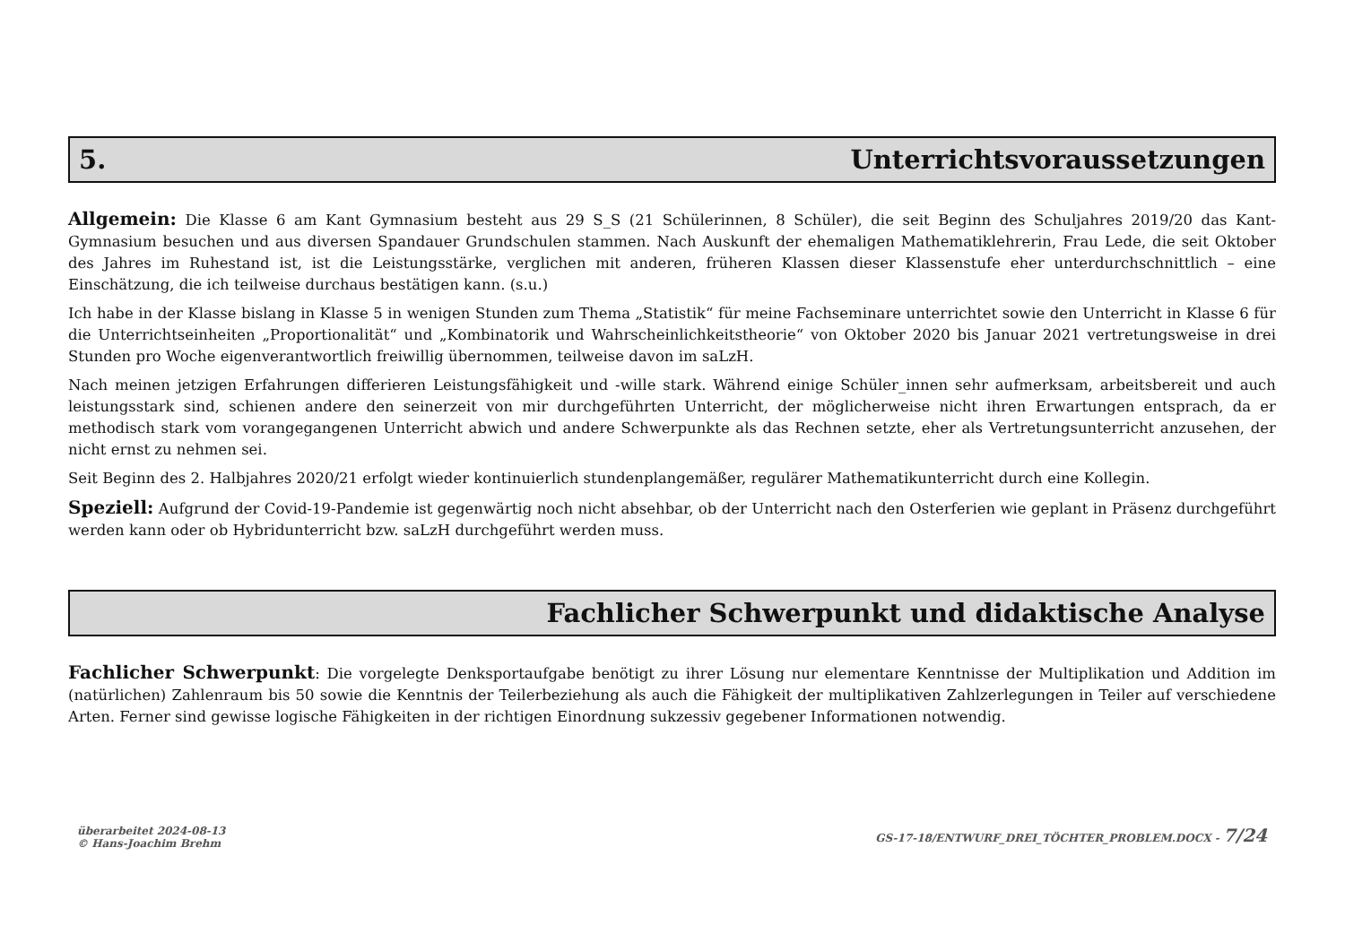5. Unterrichtsvoraussetzungen
Allgemein: Die Klasse 6 am Kant Gymnasium besteht aus 29 S_S (21 Schülerinnen, 8 Schüler), die seit Beginn des Schuljahres 2019/20 das Kant-Gymnasium besuchen und aus diversen Spandauer Grundschulen stammen. Nach Auskunft der ehemaligen Mathematiklehrerin, Frau Lede, die seit Oktober des Jahres im Ruhestand ist, ist die Leistungsstärke, verglichen mit anderen, früheren Klassen dieser Klassenstufe eher unterdurchschnittlich – eine Einschätzung, die ich teilweise durchaus bestätigen kann. (s.u.)
Ich habe in der Klasse bislang in Klasse 5 in wenigen Stunden zum Thema „Statistik“ für meine Fachseminare unterrichtet sowie den Unterricht in Klasse 6 für die Unterrichtseinheiten „Proportionalität“ und „Kombinatorik und Wahrscheinlichkeitstheorie“ von Oktober 2020 bis Januar 2021 vertretungsweise in drei Stunden pro Woche eigenverantwortlich freiwillig übernommen, teilweise davon im saLzH.
Nach meinen jetzigen Erfahrungen differieren Leistungsfähigkeit und -wille stark. Während einige Schüler_innen sehr aufmerksam, arbeitsbereit und auch leistungsstark sind, schienen andere den seinerzeit von mir durchgeführten Unterricht, der möglicherweise nicht ihren Erwartungen entsprach, da er methodisch stark vom vorangegangenen Unterricht abwich und andere Schwerpunkte als das Rechnen setzte, eher als Vertretungsunterricht anzusehen, der nicht ernst zu nehmen sei.
Seit Beginn des 2. Halbjahres 2020/21 erfolgt wieder kontinuierlich stundenplangemäßer, regulärer Mathematikunterricht durch eine Kollegin.
Speziell: Aufgrund der Covid-19-Pandemie ist gegenwärtig noch nicht absehbar, ob der Unterricht nach den Osterferien wie geplant in Präsenz durchgeführt werden kann oder ob Hybridunterricht bzw. saLzH durchgeführt werden muss.
Fachlicher Schwerpunkt und didaktische Analyse
Fachlicher Schwerpunkt: Die vorgelegte Denksportaufgabe benötigt zu ihrer Lösung nur elementare Kenntnisse der Multiplikation und Addition im (natürlichen) Zahlenraum bis 50 sowie die Kenntnis der Teilerbeziehung als auch die Fähigkeit der multiplikativen Zahlzerlegungen in Teiler auf verschiedene Arten. Ferner sind gewisse logische Fähigkeiten in der richtigen Einordnung sukzessiv gegebener Informationen notwendig.
überarbeitet 2024-08-13
© Hans-Joachim Brehm
GS-17-18/ENTWURF_DREI_TÖCHTER_PROBLEM.DOCX - 7/24